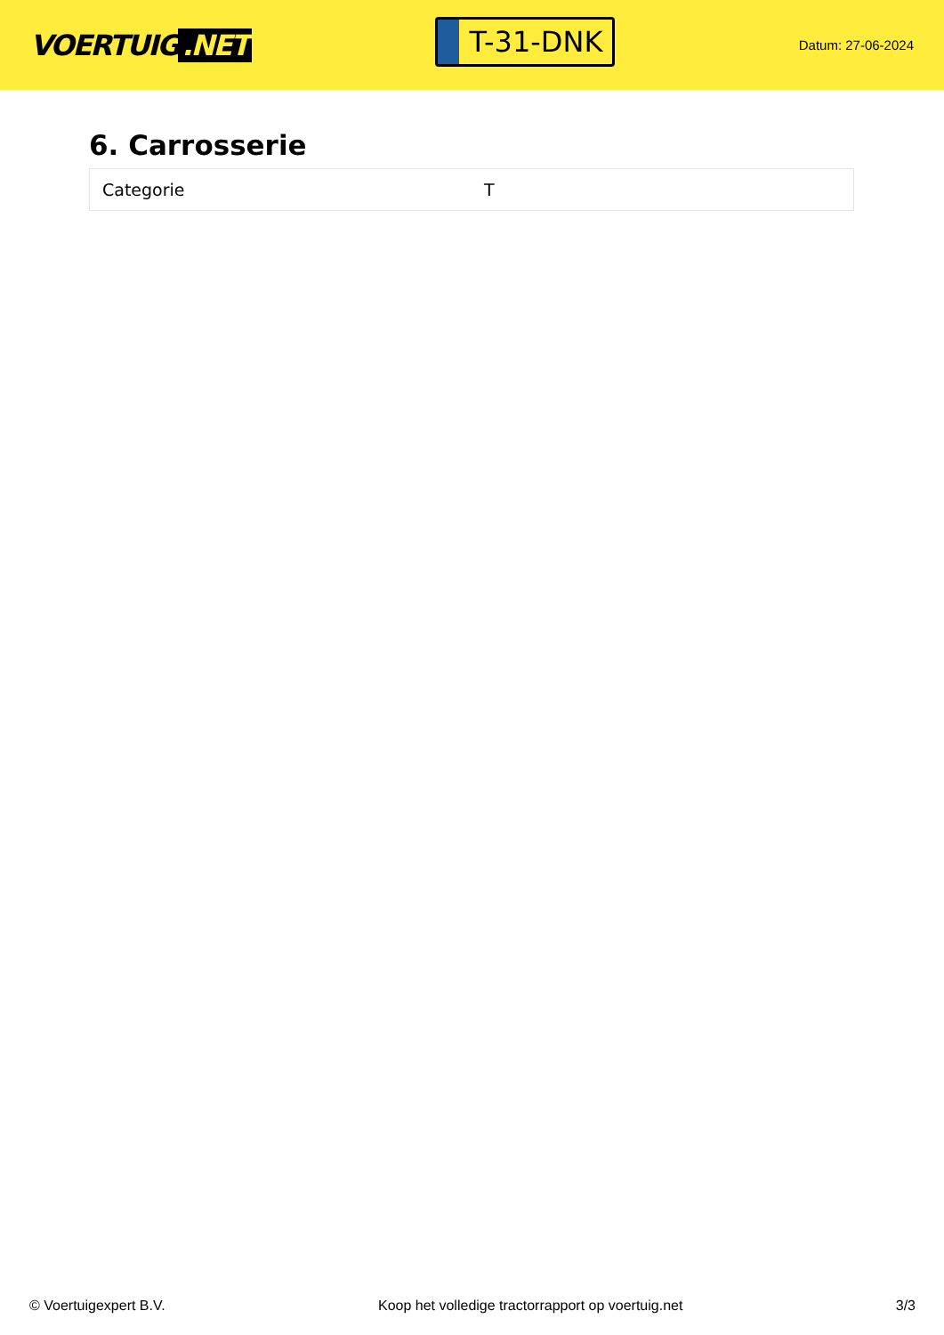VOERTUIG.NET
T-31-DNK
Datum: 27-06-2024
6. Carrosserie
| Categorie | T |
© Voertuigexpert B.V. Koop het volledige tractorrapport op voertuig.net 3/3